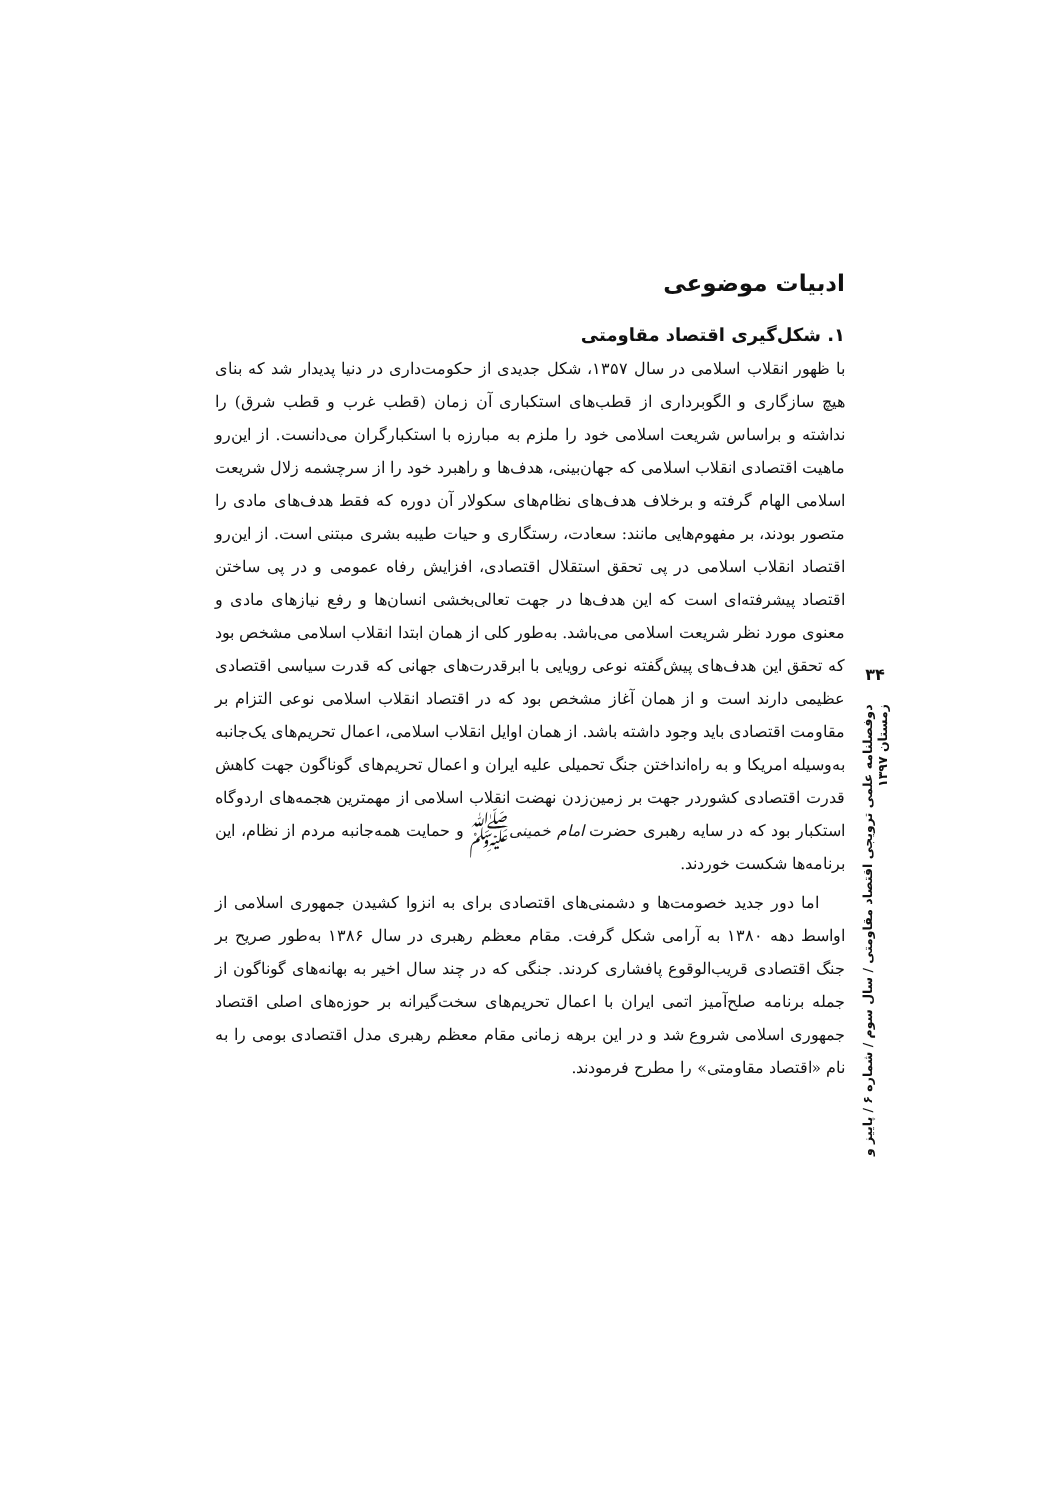ادبیات موضوعی
۱. شکل‌گیری اقتصاد مقاومتی
با ظهور انقلاب اسلامی در سال ۱۳۵۷، شکل جدیدی از حکومت‌داری در دنیا پدیدار شد که بنای هیچ سازگاری و الگوبرداری از قطب‌های استکباری آن زمان (قطب غرب و قطب شرق) را نداشته و براساس شریعت اسلامی خود را ملزم به مبارزه با استکبارگران می‌دانست. از این‌رو ماهیت اقتصادی انقلاب اسلامی که جهان‌بینی، هدف‌ها و راهبرد خود را از سرچشمه زلال شریعت اسلامی الهام گرفته و برخلاف هدف‌های نظام‌های سکولار آن دوره که فقط هدف‌های مادی را متصور بودند، بر مفهوم‌هایی مانند: سعادت، رستگاری و حیات طیبه بشری مبتنی است. از این‌رو اقتصاد انقلاب اسلامی در پی تحقق استقلال اقتصادی، افزایش رفاه عمومی و در پی ساختن اقتصاد پیشرفته‌ای است که این هدف‌ها در جهت تعالی‌بخشی انسان‌ها و رفع نیازهای مادی و معنوی مورد نظر شریعت اسلامی می‌باشد. به‌طور کلی از همان ابتدا انقلاب اسلامی مشخص بود که تحقق این هدف‌های پیش‌گفته نوعی رویایی با ابرقدرت‌های جهانی که قدرت سیاسی اقتصادی عظیمی دارند است و از همان آغاز مشخص بود که در اقتصاد انقلاب اسلامی نوعی التزام بر مقاومت اقتصادی باید وجود داشته باشد. از همان اوایل انقلاب اسلامی، اعمال تحریم‌های یک‌جانبه به‌وسیله امریکا و به راه‌انداختن جنگ تحمیلی علیه ایران و اعمال تحریم‌های گوناگون جهت کاهش قدرت اقتصادی کشوردر جهت بر زمین‌زدن نهضت انقلاب اسلامی از مهمترین هجمه‌های اردوگاه استکبار بود که در سایه رهبری حضرت امام خمینیﷺ و حمایت همه‌جانبه مردم از نظام، این برنامه‌ها شکست خوردند.
اما دور جدید خصومت‌ها و دشمنی‌های اقتصادی برای به انزوا کشیدن جمهوری اسلامی از اواسط دهه ۱۳۸۰ به آرامی شکل گرفت. مقام معظم رهبری در سال ۱۳۸۶ به‌طور صریح بر جنگ اقتصادی قریب‌الوقوع پافشاری کردند. جنگی که در چند سال اخیر به بهانه‌های گوناگون از جمله برنامه صلح‌آمیز اتمی ایران با اعمال تحریم‌های سخت‌گیرانه بر حوزه‌های اصلی اقتصاد جمهوری اسلامی شروع شد و در این برهه زمانی مقام معظم رهبری مدل اقتصادی بومی را به نام «اقتصاد مقاومتی» را مطرح فرمودند.
۳۴
دوفصلنامه علمی ترویجی اقتصاد مقاومتی / سال سوم / شماره ۶ / پاییز و زمستان ۱۳۹۷